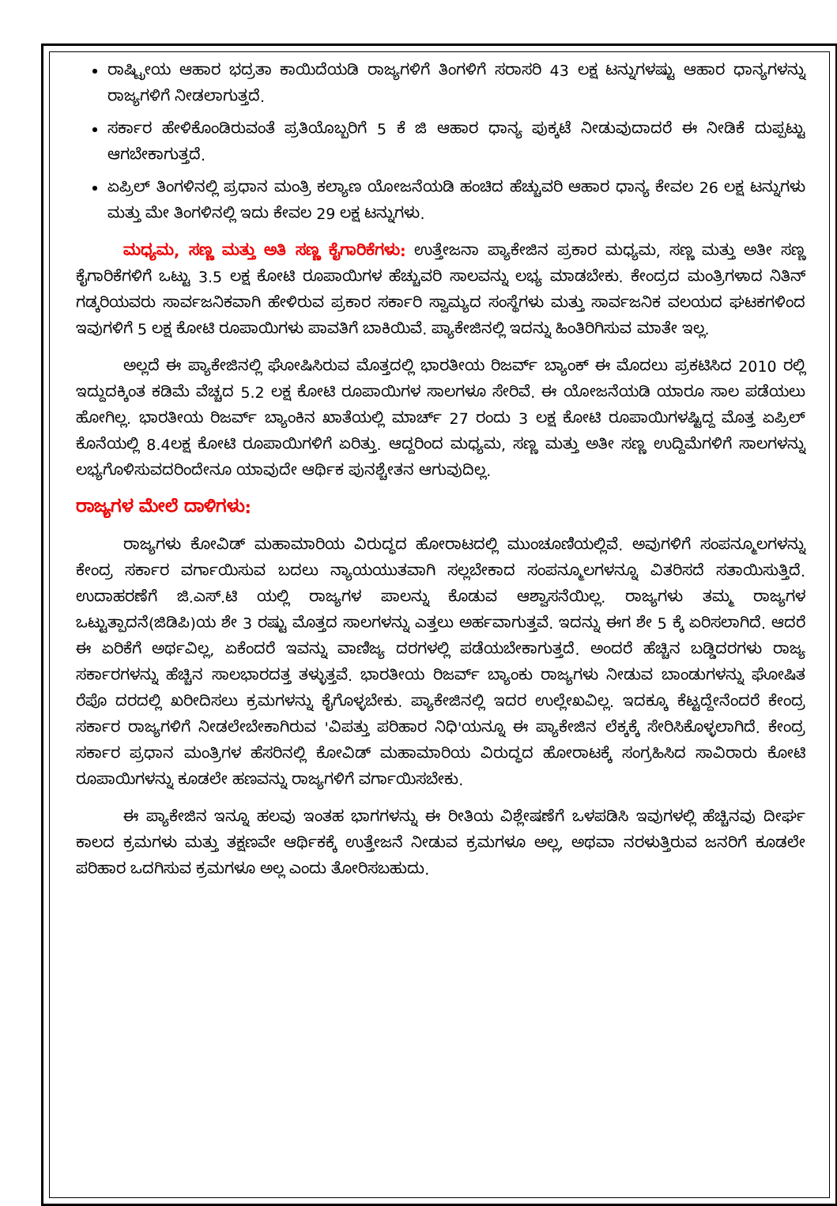ರಾಷ್ಟ್ರೀಯ ಆಹಾರ ಭದ್ರತಾ ಕಾಯಿದೆಯಡಿ ರಾಜ್ಯಗಳಿಗೆ ತಿಂಗಳಿಗೆ ಸರಾಸರಿ 43 ಲಕ್ಷ ಟನ್ನುಗಳಷ್ಟು ಆಹಾರ ಧಾನ್ಯಗಳನ್ನು ರಾಜ್ಯಗಳಿಗೆ ನೀಡಲಾಗುತ್ತದೆ.
ಸರ್ಕಾರ ಹೇಳಿಕೊಂಡಿರುವಂತೆ ಪ್ರತಿಯೊಬ್ಬರಿಗೆ 5 ಕೆ ಜಿ ಆಹಾರ ಧಾನ್ಯ ಪುಕ್ಕಟೆ ನೀಡುವುದಾದರೆ ಈ ನೀಡಿಕೆ ದುಪ್ಪಟ್ಟು ಆಗಬೇಕಾಗುತ್ತದೆ.
ಏಪ್ರಿಲ್ ತಿಂಗಳಿನಲ್ಲಿ ಪ್ರಧಾನ ಮಂತ್ರಿ ಕಲ್ಯಾಣ ಯೋಜನೆಯಡಿ ಹಂಚಿದ ಹೆಚ್ಚುವರಿ ಆಹಾರ ಧಾನ್ಯ ಕೇವಲ 26 ಲಕ್ಷ ಟನ್ನುಗಳು ಮತ್ತು ಮೇ ತಿಂಗಳಿನಲ್ಲಿ ಇದು ಕೇವಲ 29 ಲಕ್ಷ ಟನ್ನುಗಳು.
ಮಧ್ಯಮ, ಸಣ್ಣ ಮತ್ತು ಅತಿ ಸಣ್ಣ ಕೈಗಾರಿಕೆಗಳು: ಉತ್ತೇಜನಾ ಪ್ಯಾಕೇಜಿನ ಪ್ರಕಾರ ಮಧ್ಯಮ, ಸಣ್ಣ ಮತ್ತು ಅತೀ ಸಣ್ಣ ಕೈಗಾರಿಕೆಗಳಿಗೆ ಒಟ್ಟು 3.5 ಲಕ್ಷ ಕೋಟಿ ರೂಪಾಯಿಗಳ ಹೆಚ್ಚುವರಿ ಸಾಲವನ್ನು ಲಭ್ಯ ಮಾಡಬೇಕು. ಕೇಂದ್ರದ ಮಂತ್ರಿಗಳಾದ ನಿತಿನ್ ಗಡ್ಕರಿಯವರು ಸಾರ್ವಜನಿಕವಾಗಿ ಹೇಳಿರುವ ಪ್ರಕಾರ ಸರ್ಕಾರಿ ಸ್ವಾಮ್ಯದ ಸಂಸ್ಥೆಗಳು ಮತ್ತು ಸಾರ್ವಜನಿಕ ವಲಯದ ಘಟಕಗಳಿಂದ ಇವುಗಳಿಗೆ 5 ಲಕ್ಷ ಕೋಟಿ ರೂಪಾಯಿಗಳು ಪಾವತಿಗೆ ಬಾಕಿಯಿವೆ. ಪ್ಯಾಕೇಜಿನಲ್ಲಿ ಇದನ್ನು ಹಿಂತಿರಿಗಿಸುವ ಮಾತೇ ಇಲ್ಲ.
ಅಲ್ಲದೆ ಈ ಪ್ಯಾಕೇಜಿನಲ್ಲಿ ಘೋಷಿಸಿರುವ ಮೊತ್ತದಲ್ಲಿ ಭಾರತೀಯ ರಿಜರ್ವ್ ಬ್ಯಾಂಕ್ ಈ ಮೊದಲು ಪ್ರಕಟಿಸಿದ 2010 ರಲ್ಲಿ ಇದ್ದುದಕ್ಕಿಂತ ಕಡಿಮೆ ವೆಚ್ಚದ 5.2 ಲಕ್ಷ ಕೋಟಿ ರೂಪಾಯಿಗಳ ಸಾಲಗಳೂ ಸೇರಿವೆ. ಈ ಯೋಜನೆಯಡಿ ಯಾರೂ ಸಾಲ ಪಡೆಯಲು ಹೋಗಿಲ್ಲ. ಭಾರತೀಯ ರಿಜರ್ವ್ ಬ್ಯಾಂಕಿನ ಖಾತೆಯಲ್ಲಿ ಮಾರ್ಚ್ 27 ರಂದು 3 ಲಕ್ಷ ಕೋಟಿ ರೂಪಾಯಿಗಳಷ್ಟಿದ್ದ ಮೊತ್ತ ಏಪ್ರಿಲ್ ಕೊನೆಯಲ್ಲಿ 8.4ಲಕ್ಷ ಕೋಟಿ ರೂಪಾಯಿಗಳಿಗೆ ಏರಿತ್ತು. ಆದ್ದರಿಂದ ಮಧ್ಯಮ, ಸಣ್ಣ ಮತ್ತು ಅತೀ ಸಣ್ಣ ಉದ್ದಿಮೆಗಳಿಗೆ ಸಾಲಗಳನ್ನು ಲಭ್ಯಗೊಳಿಸುವದರಿಂದೇನೂ ಯಾವುದೇ ಆರ್ಥಿಕ ಪುನಶ್ಚೇತನ ಆಗುವುದಿಲ್ಲ.
ರಾಜ್ಯಗಳ ಮೇಲೆ ದಾಳಿಗಳು:
ರಾಜ್ಯಗಳು ಕೋವಿಡ್ ಮಹಾಮಾರಿಯ ವಿರುದ್ಧದ ಹೋರಾಟದಲ್ಲಿ ಮುಂಚೂಣಿಯಲ್ಲಿವೆ. ಅವುಗಳಿಗೆ ಸಂಪನ್ಮೂಲಗಳನ್ನು ಕೇಂದ್ರ ಸರ್ಕಾರ ವರ್ಗಾಯಿಸುವ ಬದಲು ನ್ಯಾಯಯುತವಾಗಿ ಸಲ್ಲಬೇಕಾದ ಸಂಪನ್ಮೂಲಗಳನ್ನೂ ವಿತರಿಸದೆ ಸತಾಯಿಸುತ್ತಿದೆ. ಉದಾಹರಣೆಗೆ ಜಿ.ಎಸ್.ಟಿ ಯಲ್ಲಿ ರಾಜ್ಯಗಳ ಪಾಲನ್ನು ಕೊಡುವ ಆಶ್ವಾಸನೆಯಿಲ್ಲ. ರಾಜ್ಯಗಳು ತಮ್ಮ ರಾಜ್ಯಗಳ ಒಟ್ಟುತ್ಪಾದನೆ(ಜಿಡಿಪಿ)ಯ ಶೇ 3 ರಷ್ಟು ಮೊತ್ತದ ಸಾಲಗಳನ್ನು ಎತ್ತಲು ಅರ್ಹವಾಗುತ್ತವೆ. ಇದನ್ನು ಈಗ ಶೇ 5 ಕ್ಕೆ ಏರಿಸಲಾಗಿದೆ. ಆದರೆ ಈ ಏರಿಕೆಗೆ ಅರ್ಥವಿಲ್ಲ, ಏಕೆಂದರೆ ಇವನ್ನು ವಾಣಿಜ್ಯ ದರಗಳಲ್ಲಿ ಪಡೆಯಬೇಕಾಗುತ್ತದೆ. ಅಂದರೆ ಹೆಚ್ಚಿನ ಬಡ್ಡಿದರಗಳು ರಾಜ್ಯ ಸರ್ಕಾರಗಳನ್ನು ಹೆಚ್ಚಿನ ಸಾಲಭಾರದತ್ತ ತಳ್ಳುತ್ತವೆ. ಭಾರತೀಯ ರಿಜರ್ವ್ ಬ್ಯಾಂಕು ರಾಜ್ಯಗಳು ನೀಡುವ ಬಾಂಡುಗಳನ್ನು ಘೋಷಿತ ರೆಪೊ ದರದಲ್ಲಿ ಖರೀದಿಸಲು ಕ್ರಮಗಳನ್ನು ಕೈಗೊಳ್ಳಬೇಕು. ಪ್ಯಾಕೇಜಿನಲ್ಲಿ ಇದರ ಉಲ್ಲೇಖವಿಲ್ಲ. ಇದಕ್ಕೂ ಕೆಟ್ಟದ್ದೇನೆಂದರೆ ಕೇಂದ್ರ ಸರ್ಕಾರ ರಾಜ್ಯಗಳಿಗೆ ನೀಡಲೇಬೇಕಾಗಿರುವ 'ವಿಪತ್ತು ಪರಿಹಾರ ನಿಧಿ'ಯನ್ನೂ ಈ ಪ್ಯಾಕೇಜಿನ ಲೆಕ್ಕಕ್ಕೆ ಸೇರಿಸಿಕೊಳ್ಳಲಾಗಿದೆ. ಕೇಂದ್ರ ಸರ್ಕಾರ ಪ್ರಧಾನ ಮಂತ್ರಿಗಳ ಹೆಸರಿನಲ್ಲಿ ಕೋವಿಡ್ ಮಹಾಮಾರಿಯ ವಿರುದ್ಧದ ಹೋರಾಟಕ್ಕೆ ಸಂಗ್ರಹಿಸಿದ ಸಾವಿರಾರು ಕೋಟಿ ರೂಪಾಯಿಗಳನ್ನು ಕೂಡಲೇ ಹಣವನ್ನು ರಾಜ್ಯಗಳಿಗೆ ವರ್ಗಾಯಿಸಬೇಕು.
ಈ ಪ್ಯಾಕೇಜಿನ ಇನ್ನೂ ಹಲವು ಇಂತಹ ಭಾಗಗಳನ್ನು ಈ ರೀತಿಯ ವಿಶ್ಲೇಷಣೆಗೆ ಒಳಪಡಿಸಿ ಇವುಗಳಲ್ಲಿ ಹೆಚ್ಚಿನವು ದೀರ್ಘ ಕಾಲದ ಕ್ರಮಗಳು ಮತ್ತು ತಕ್ಷಣವೇ ಆರ್ಥಿಕಕ್ಕೆ ಉತ್ತೇಜನೆ ನೀಡುವ ಕ್ರಮಗಳೂ ಅಲ್ಲ, ಅಥವಾ ನರಳುತ್ತಿರುವ ಜನರಿಗೆ ಕೂಡಲೇ ಪರಿಹಾರ ಒದಗಿಸುವ ಕ್ರಮಗಳೂ ಅಲ್ಲ ಎಂದು ತೋರಿಸಬಹುದು.